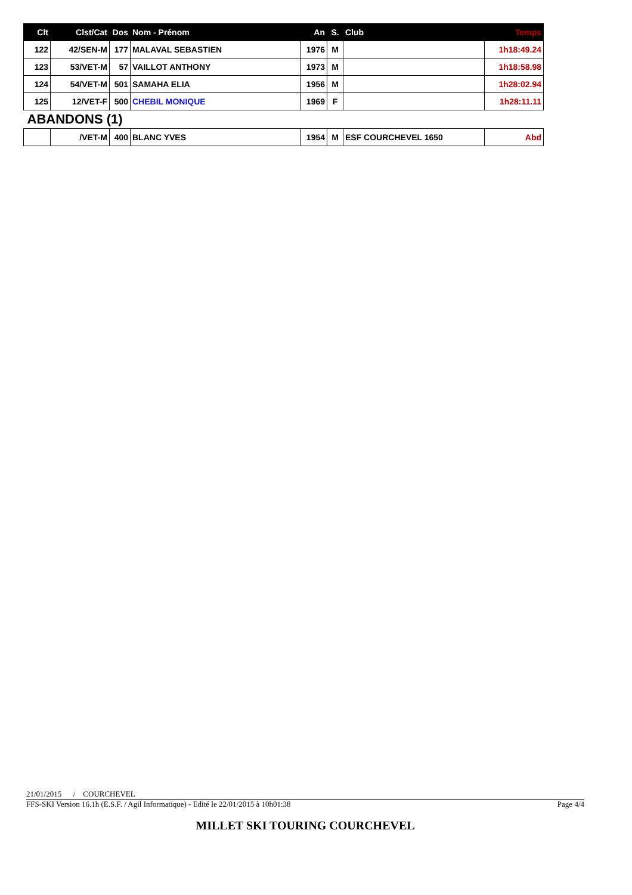| Clt | Clst/Cat | Dos | Nom - Prénom | An | S. | Club | Temps |
| --- | --- | --- | --- | --- | --- | --- | --- |
| 122 | 42/SEN-M | 177 | MALAVAL SEBASTIEN | 1976 | M | | 1h18:49.24 |
| 123 | 53/VET-M | 57 | VAILLOT ANTHONY | 1973 | M | | 1h18:58.98 |
| 124 | 54/VET-M | 501 | SAMAHA ELIA | 1956 | M | | 1h28:02.94 |
| 125 | 12/VET-F | 500 | CHEBIL MONIQUE | 1969 | F | | 1h28:11.11 |
| ABANDONS (1) | | | | | | | |
| | /VET-M | 400 | BLANC YVES | 1954 | M | ESF COURCHEVEL 1650 | Abd |
21/01/2015 / COURCHEVEL
FFS-SKI Version 16.1h (E.S.F. / Agil Informatique) - Edité le 22/01/2015 à 10h01:38 Page 4/4
MILLET SKI TOURING COURCHEVEL